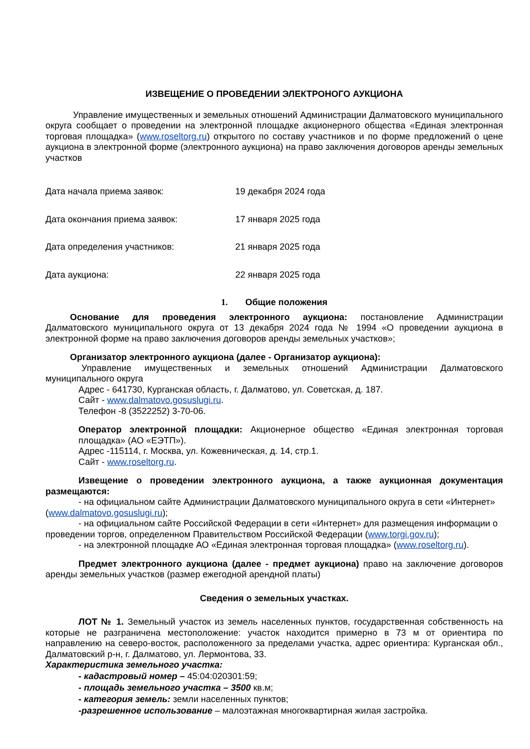ИЗВЕЩЕНИЕ О ПРОВЕДЕНИИ ЭЛЕКТРОНОГО АУКЦИОНА
Управление имущественных и земельных отношений Администрации Далматовского муниципального округа сообщает о проведении на электронной площадке акционерного общества «Единая электронная торговая площадка» (www.roseltorg.ru) открытого по составу участников и по форме предложений о цене аукциона в электронной форме (электронного аукциона) на право заключения договоров аренды земельных участков
Дата начала приема заявок: 19 декабря 2024 года
Дата окончания приема заявок: 17 января 2025 года
Дата определения участников: 21 января 2025 года
Дата аукциона: 22 января 2025 года
1. Общие положения
Основание для проведения электронного аукциона: постановление Администрации Далматовского муниципального округа от 13 декабря 2024 года № 1994 «О проведении аукциона в электронной форме на право заключения договоров аренды земельных участков»;
Организатор электронного аукциона (далее - Организатор аукциона):
Управление имущественных и земельных отношений Администрации Далматовского муниципального округа
Адрес - 641730, Курганская область, г. Далматово, ул. Советская, д. 187.
Сайт - www.dalmatovo.gosuslugi.ru.
Телефон -8 (3522252) 3-70-06.
Оператор электронной площадки: Акционерное общество «Единая электронная торговая площадка» (АО «ЕЭТП»).
Адрес -115114, г. Москва, ул. Кожевническая, д. 14, стр.1.
Сайт - www.roseltorg.ru.
Извещение о проведении электронного аукциона, а также аукционная документация размещаются:
- на официальном сайте Администрации Далматовского муниципального округа в сети «Интернет» (www.dalmatovo.gosuslugi.ru);
- на официальном сайте Российской Федерации в сети «Интернет» для размещения информации о проведении торгов, определенном Правительством Российской Федерации (www.torgi.gov.ru);
- на электронной площадке АО «Единая электронная торговая площадка» (www.roseltorg.ru).
Предмет электронного аукциона (далее - предмет аукциона) право на заключение договоров аренды земельных участков (размер ежегодной арендной платы)
Сведения о земельных участках.
ЛОТ № 1. Земельный участок из земель населенных пунктов, государственная собственность на которые не разграничена местоположение: участок находится примерно в 73 м от ориентира по направлению на северо-восток, расположенного за пределами участка, адрес ориентира: Курганская обл., Далматовский р-н, г. Далматово, ул. Лермонтова, 33.
Характеристика земельного участка:
- кадастровый номер – 45:04:020301:59;
- площадь земельного участка – 3500 кв.м;
- категория земель: земли населенных пунктов;
-разрешенное использование – малоэтажная многоквартирная жилая застройка.